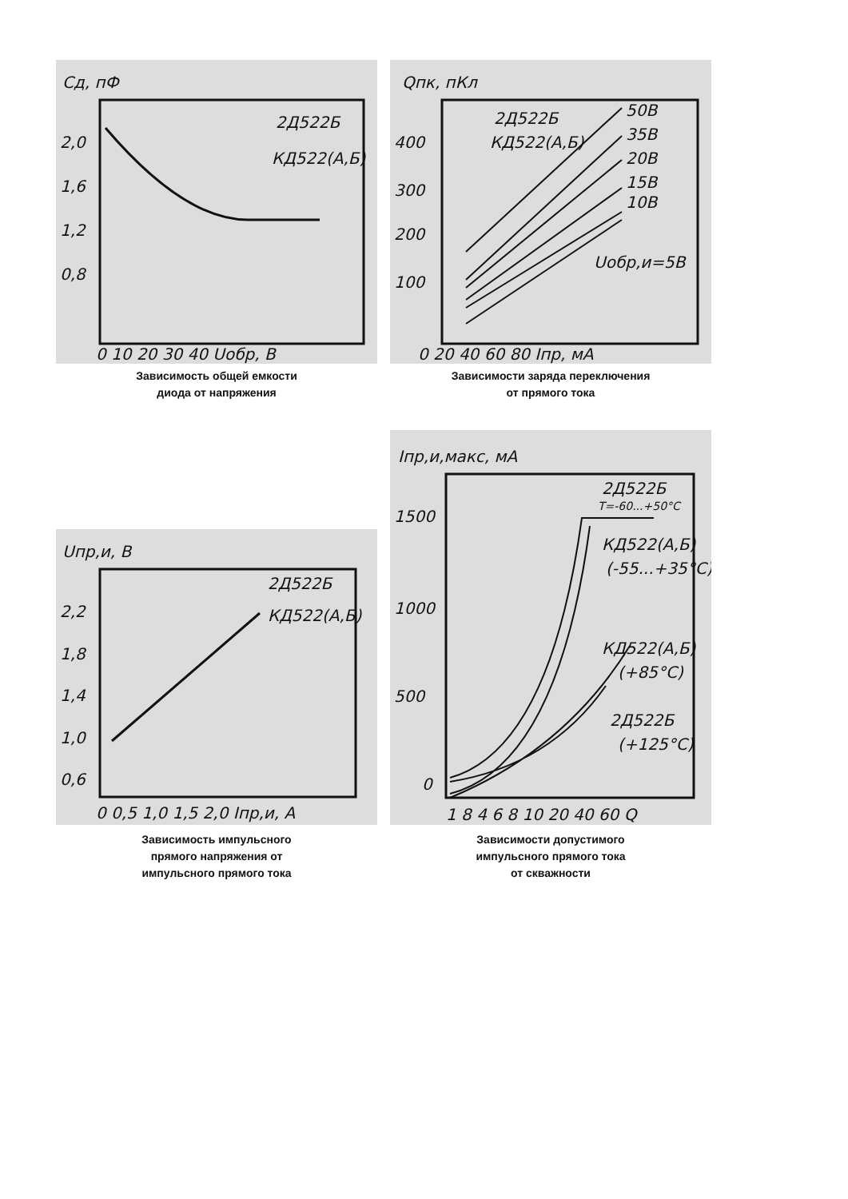Cд, пФ
2Д522Б
КД522(А,Б)
2,0
1,6
1,2
0,8
0 10 20 30 40 Uобр, В
Зависимость общей емкости
диода от напряжения
Qпк, пКл
2Д522Б
КД522(А,Б)
50В
35В
20В
15В
10В
Uобр,и=5В
400
300
200
100
0 20 40 60 80 Iпр, мА
Зависимости заряда переключения
от прямого тока
Uпр,и, В
2Д522Б
КД522(А,Б)
2,2
1,8
1,4
1,0
0,6
0 0,5 1,0 1,5 2,0 Iпр,и, А
Зависимость импульсного
прямого напряжения от
импульсного прямого тока
Iпр,и,макс, мА
2Д522Б
T=-60...+50°C
КД522(А,Б)
(-55...+35°C)
КД522(А,Б)
(+85°C)
2Д522Б
(+125°C)
1500
1000
500
0
1 8 4 6 8 10 20 40 60 Q
Зависимости допустимого
импульсного прямого тока
от скважности